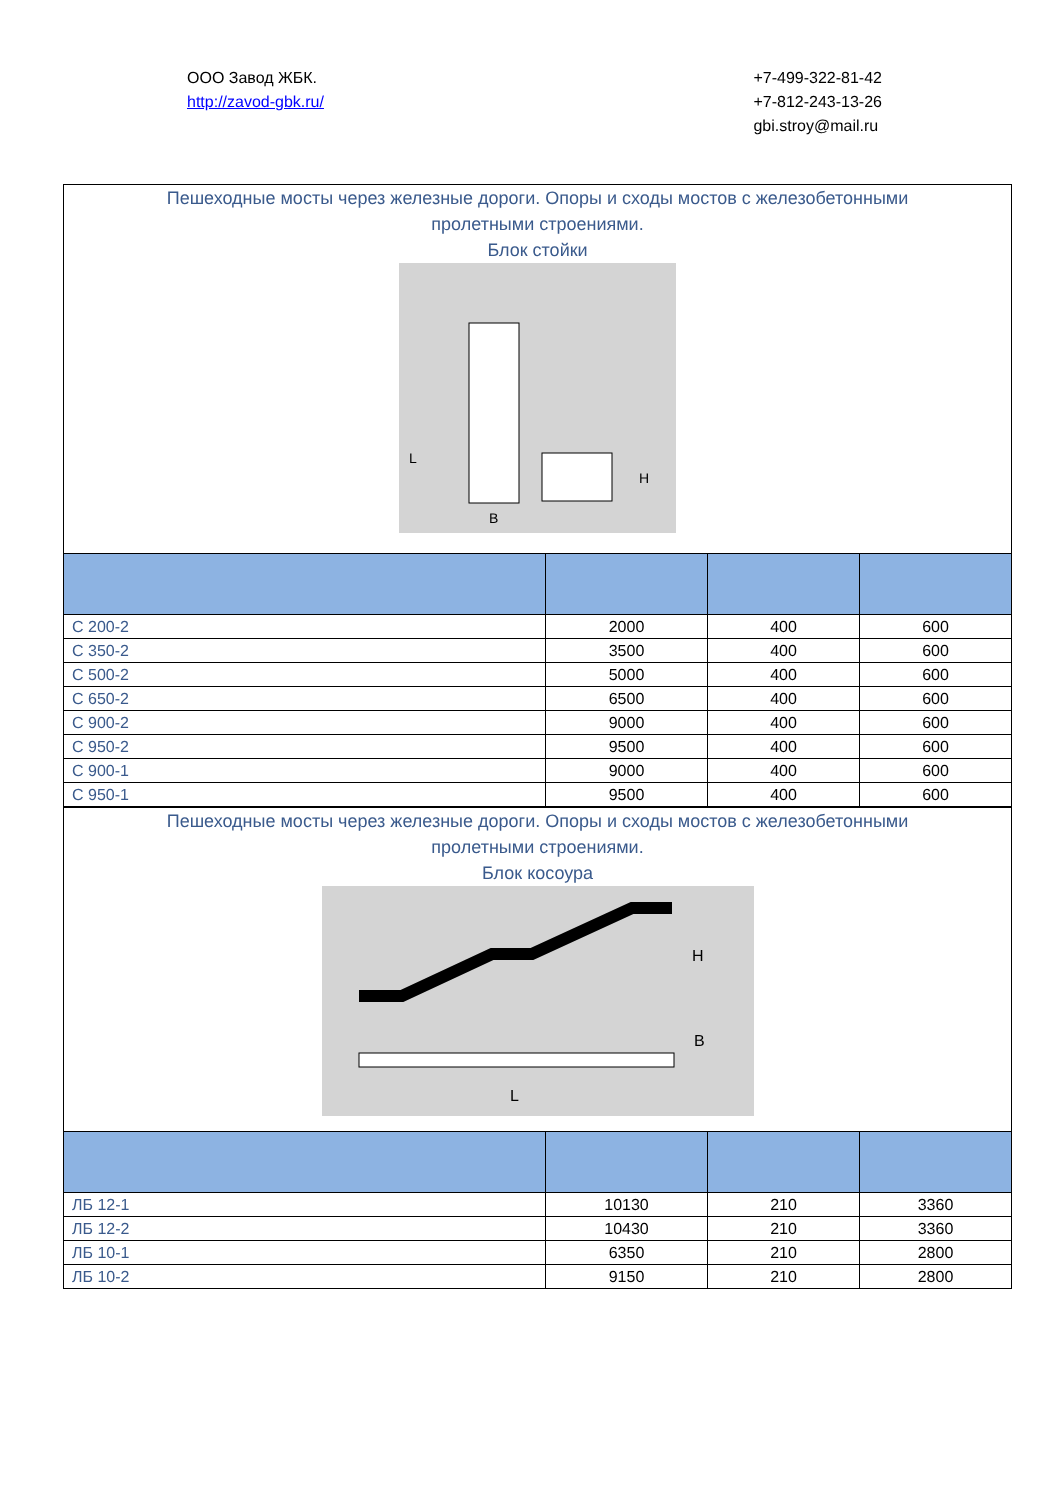ООО Завод ЖБК.
http://zavod-gbk.ru/
+7-499-322-81-42
+7-812-243-13-26
gbi.stroy@mail.ru
Пешеходные мосты через железные дороги. Опоры и сходы мостов с железобетонными
пролетными строениями.
Блок стойки
L
H
B
| С 200-2 | 2000 | 400 | 600 |
| С 350-2 | 3500 | 400 | 600 |
| С 500-2 | 5000 | 400 | 600 |
| С 650-2 | 6500 | 400 | 600 |
| С 900-2 | 9000 | 400 | 600 |
| С 950-2 | 9500 | 400 | 600 |
| С 900-1 | 9000 | 400 | 600 |
| С 950-1 | 9500 | 400 | 600 |
Пешеходные мосты через железные дороги. Опоры и сходы мостов с железобетонными
пролетными строениями.
Блок косоура
H
B
L
| ЛБ 12-1 | 10130 | 210 | 3360 |
| ЛБ 12-2 | 10430 | 210 | 3360 |
| ЛБ 10-1 | 6350 | 210 | 2800 |
| ЛБ 10-2 | 9150 | 210 | 2800 |